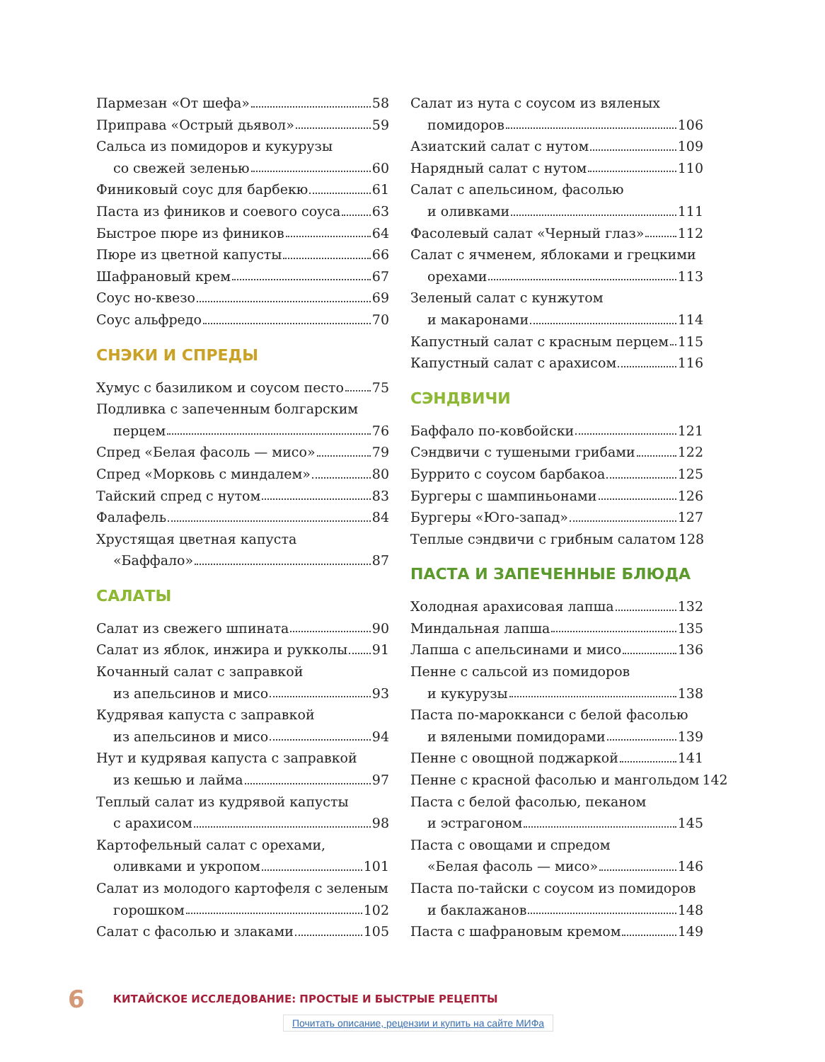Пармезан «От шефа» 58
Приправа «Острый дьявол» 59
Сальса из помидоров и кукурузы
со свежей зеленью 60
Финиковый соус для барбекю 61
Паста из фиников и соевого соуса 63
Быстрое пюре из фиников 64
Пюре из цветной капусты 66
Шафрановый крем 67
Соус но-квезо 69
Соус альфредо 70
СНЭКИ И СПРЕДЫ
Хумус с базиликом и соусом песто 75
Подливка с запеченным болгарским
перцем 76
Спред «Белая фасоль — мисо» 79
Спред «Морковь с миндалем» 80
Тайский спред с нутом 83
Фалафель 84
Хрустящая цветная капуста
«Баффало» 87
САЛАТЫ
Салат из свежего шпината 90
Салат из яблок, инжира и рукколы 91
Кочанный салат с заправкой
из апельсинов и мисо 93
Кудрявая капуста с заправкой
из апельсинов и мисо 94
Нут и кудрявая капуста с заправкой
из кешью и лайма 97
Теплый салат из кудрявой капусты
с арахисом 98
Картофельный салат с орехами,
оливками и укропом 101
Салат из молодого картофеля с зеленым
горошком 102
Салат с фасолью и злаками 105
Салат из нута с соусом из вяленых
помидоров 106
Азиатский салат с нутом 109
Нарядный салат с нутом 110
Салат с апельсином, фасолью
и оливками 111
Фасолевый салат «Черный глаз» 112
Салат с ячменем, яблоками и грецкими
орехами 113
Зеленый салат с кунжутом
и макаронами 114
Капустный салат с красным перцем 115
Капустный салат с арахисом 116
СЭНДВИЧИ
Баффало по-ковбойски 121
Сэндвичи с тушеными грибами 122
Буррито с соусом барбакоа 125
Бургеры с шампиньонами 126
Бургеры «Юго-запад» 127
Теплые сэндвичи с грибным салатом 128
ПАСТА И ЗАПЕЧЕННЫЕ БЛЮДА
Холодная арахисовая лапша 132
Миндальная лапша 135
Лапша с апельсинами и мисо 136
Пенне с сальсой из помидоров
и кукурузы 138
Паста по-марокканси с белой фасолью
и вялеными помидорами 139
Пенне с овощной поджаркой 141
Пенне с красной фасолью и мангольдом 142
Паста с белой фасолью, пеканом
и эстрагоном 145
Паста с овощами и спредом
«Белая фасоль — мисо» 146
Паста по-тайски с соусом из помидоров
и баклажанов 148
Паста с шафрановым кремом 149
6 КИТАЙСКОЕ ИССЛЕДОВАНИЕ: ПРОСТЫЕ И БЫСТРЫЕ РЕЦЕПТЫ
Почитать описание, рецензии и купить на сайте МИФа